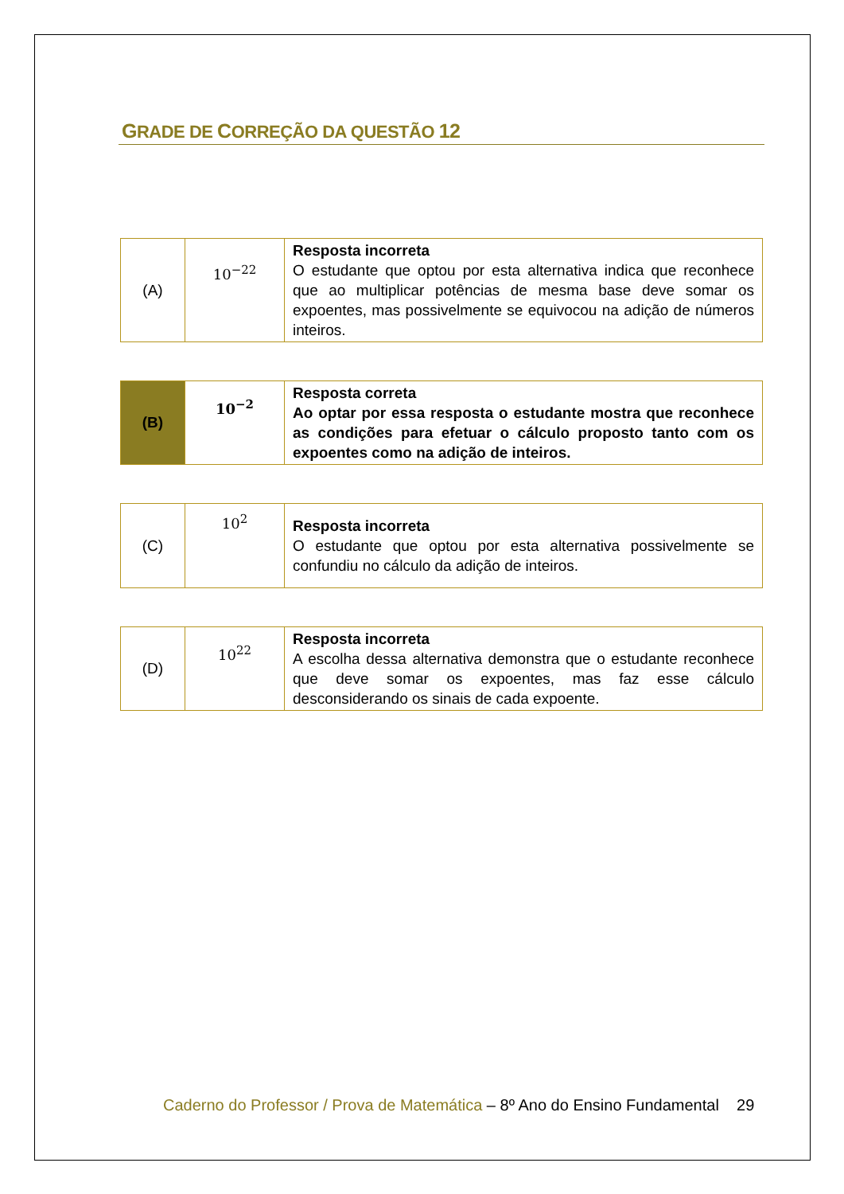GRADE DE CORREÇÃO DA QUESTÃO 12
| (A) | 10<sup>−22</sup> | Resposta incorreta O estudante que optou por esta alternativa indica que reconhece que ao multiplicar potências de mesma base deve somar os expoentes, mas possivelmente se equivocou na adição de números inteiros. |
| (B) | 10<sup>−2</sup> | Resposta correta Ao optar por essa resposta o estudante mostra que reconhece as condições para efetuar o cálculo proposto tanto com os expoentes como na adição de inteiros. |
| (C) | 10<sup>2</sup> | Resposta incorreta O estudante que optou por esta alternativa possivelmente se confundiu no cálculo da adição de inteiros. |
| (D) | 10<sup>22</sup> | Resposta incorreta A escolha dessa alternativa demonstra que o estudante reconhece que deve somar os expoentes, mas faz esse cálculo desconsiderando os sinais de cada expoente. |
Caderno do Professor / Prova de Matemática – 8º Ano do Ensino Fundamental 29